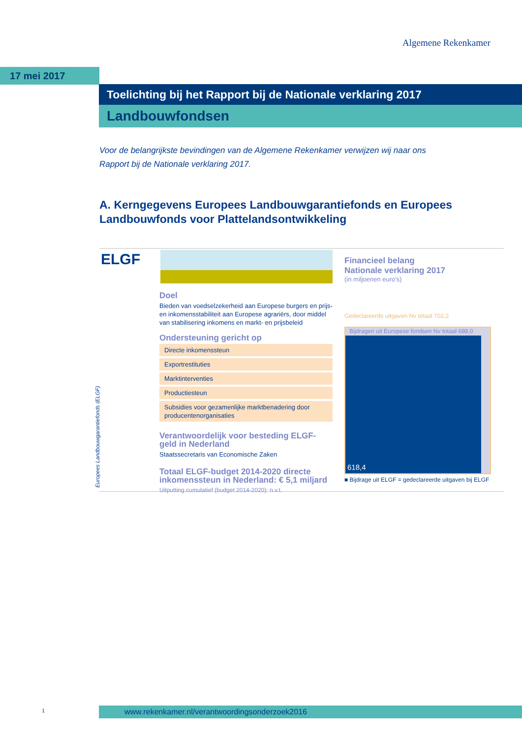Algemene Rekenkamer
17 mei 2017
Toelichting bij het Rapport bij de Nationale verklaring 2017
Landbouwfondsen
Voor de belangrijkste bevindingen van de Algemene Rekenkamer verwijzen wij naar ons Rapport bij de Nationale verklaring 2017.
A. Kerngegevens Europees Landbouwgarantiefonds en Europees Landbouwfonds voor Plattelandsontwikkeling
ELGF
Doel
Bieden van voedselzekerheid aan Europese burgers en prijs- en inkomensstabiliteit aan Europese agrariërs, door middel van stabilisering inkomens en markt- en prijsbeleid
Ondersteuning gericht op
Directe inkomenssteun
Exportrestituties
Marktinterventies
Productiesteun
Subsidies voor gezamenlijke marktbenadering door producentenorganisaties
Verantwoordelijk voor besteding ELGF-geld in Nederland
Staatssecretaris van Economische Zaken
Totaal ELGF-budget 2014-2020 directe inkomenssteun in Nederland: € 5,1 miljard
Uitputting cumulatief (budget 2014-2020): n.v.t.
Europees Landbouwgarantiefonds (ELGF)
Financieel belang
Nationale verklaring 2017
(in miljoenen euro's)
Gedeclareerde uitgaven Nv totaal 702,2
Bijdragen uit Europese fondsen Nv totaal 688,0
618,4
■ Bijdrage uit ELGF = gedeclareerde uitgaven bij ELGF
1 www.rekenkamer.nl/verantwoordingsonderzoek2016